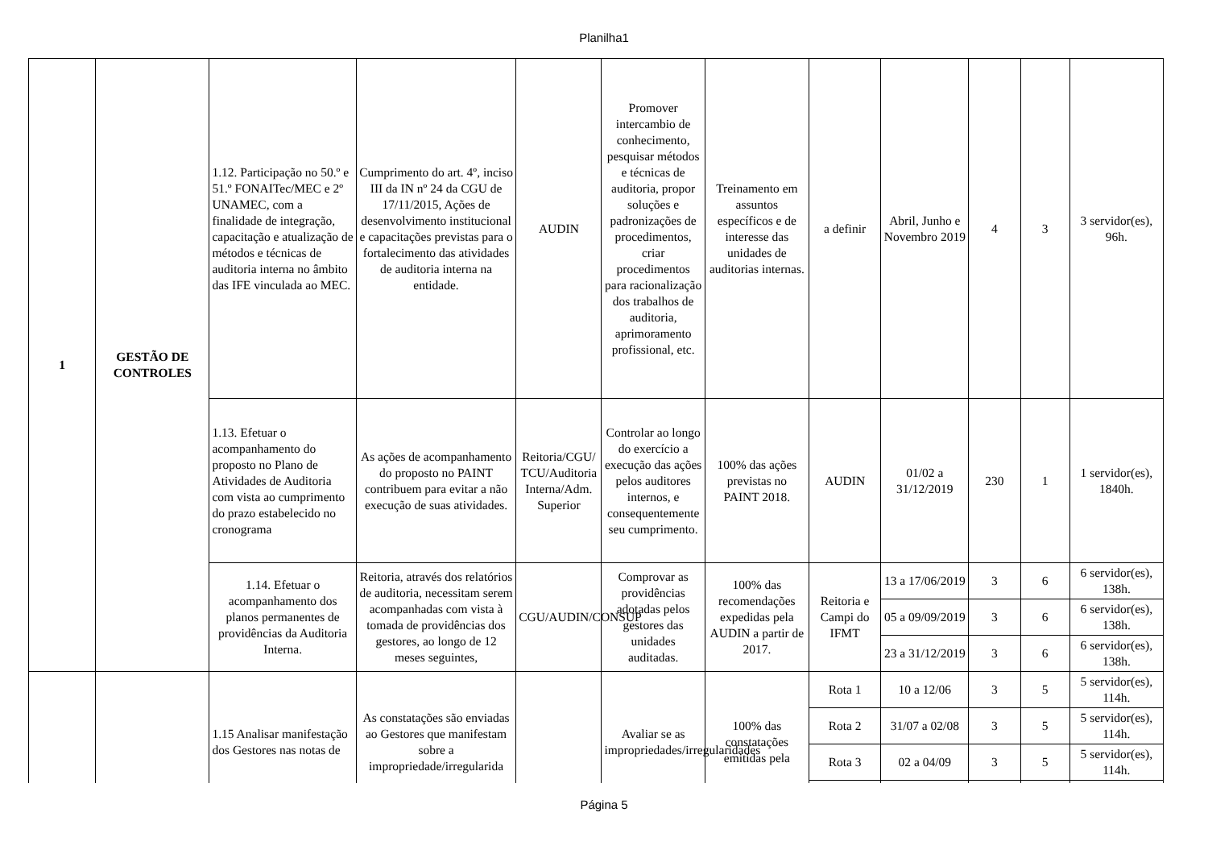Planilha1
| 1 | GESTÃO DE CONTROLES | 1.12. Participação no 50.º e 51.º FONAITec/MEC e 2º UNAMEC, com a finalidade de integração, capacitação e atualização de métodos e técnicas de auditoria interna no âmbito das IFE vinculada ao MEC. | Cumprimento do art. 4º, inciso III da IN nº 24 da CGU de 17/11/2015, Ações de desenvolvimento institucional e capacitações previstas para o fortalecimento das atividades de auditoria interna na entidade. | AUDIN | Promover intercambio de conhecimento, pesquisar métodos e técnicas de auditoria, propor soluções e padronizações de procedimentos, criar procedimentos para racionalização dos trabalhos de auditoria, aprimoramento profissional, etc. | Treinamento em assuntos específicos e de interesse das unidades de auditorias internas. | a definir | Abril, Junho e Novembro 2019 | 4 | 3 | 3 servidor(es), 96h. |
| | | 1.13. Efetuar o acompanhamento do proposto no Plano de Atividades de Auditoria com vista ao cumprimento do prazo estabelecido no cronograma | As ações de acompanhamento do proposto no PAINT contribuem para evitar a não execução de suas atividades. | Reitoria/CGU/ TCU/Auditoria Interna/Adm. Superior | Controlar ao longo do exercício a execução das ações pelos auditores internos, e consequentemente seu cumprimento. | 100% das ações previstas no PAINT 2018. | AUDIN | 01/02 a 31/12/2019 | 230 | 1 | 1 servidor(es), 1840h. |
| | | 1.14. Efetuar o acompanhamento dos planos permanentes de providências da Auditoria Interna. | Reitoria, através dos relatórios de auditoria, necessitam serem acompanhadas com vista à tomada de providências dos gestores, ao longo de 12 meses seguintes, | CGU/AUDIN/CONSUP | Comprovar as providências adotadas pelos gestores das unidades auditadas. | 100% das recomendações expedidas pela AUDIN a partir de 2017. | Reitoria e Campi do IFMT | 13 a 17/06/2019 | 3 | 6 | 6 servidor(es), 138h. |
| | | | | | | | | 05 a 09/09/2019 | 3 | 6 | 6 servidor(es), 138h. |
| | | | | | | | | 23 a 31/12/2019 | 3 | 6 | 6 servidor(es), 138h. |
| | | 1.15 Analisar manifestação dos Gestores nas notas de | As constatações são enviadas ao Gestores que manifestam sobre a impropriedade/irregularida | | Avaliar se as impropriedades/irregularidades | 100% das constatações emitidas pela | Rota 1 | 10 a 12/06 | 3 | 5 | 5 servidor(es), 114h. |
| | | | | | | | Rota 2 | 31/07 a 02/08 | 3 | 5 | 5 servidor(es), 114h. |
| | | | | | | | Rota 3 | 02 a 04/09 | 3 | 5 | 5 servidor(es), 114h. |
Página 5